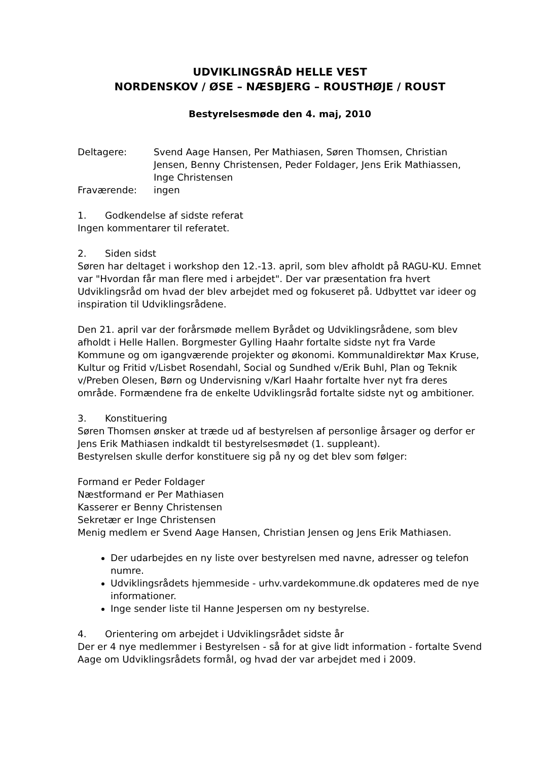UDVIKLINGSRÅD HELLE VEST
NORDENSKOV / ØSE – NÆSBJERG – ROUSTHØJE / ROUST
Bestyrelsesmøde den 4. maj, 2010
Deltagere: Svend Aage Hansen, Per Mathiasen, Søren Thomsen, Christian Jensen, Benny Christensen, Peder Foldager, Jens Erik Mathiassen, Inge Christensen
Fraværende: ingen
1. Godkendelse af sidste referat
Ingen kommentarer til referatet.
2. Siden sidst
Søren har deltaget i workshop den 12.-13. april, som blev afholdt på RAGU-KU. Emnet var "Hvordan får man flere med i arbejdet". Der var præsentation fra hvert Udviklingsråd om hvad der blev arbejdet med og fokuseret på. Udbyttet var ideer og inspiration til Udviklingsrådene.
Den 21. april var der forårsmøde mellem Byrådet og Udviklingsrådene, som blev afholdt i Helle Hallen. Borgmester Gylling Haahr fortalte sidste nyt fra Varde Kommune og om igangværende projekter og økonomi. Kommunaldirektør Max Kruse, Kultur og Fritid v/Lisbet Rosendahl, Social og Sundhed v/Erik Buhl, Plan og Teknik v/Preben Olesen, Børn og Undervisning v/Karl Haahr fortalte hver nyt fra deres område. Formændene fra de enkelte Udviklingsråd fortalte sidste nyt og ambitioner.
3. Konstituering
Søren Thomsen ønsker at træde ud af bestyrelsen af personlige årsager og derfor er Jens Erik Mathiasen indkaldt til bestyrelsesmødet (1. suppleant).
Bestyrelsen skulle derfor konstituere sig på ny og det blev som følger:
Formand er Peder Foldager
Næstformand er Per Mathiasen
Kasserer er Benny Christensen
Sekretær er Inge Christensen
Menig medlem er Svend Aage Hansen, Christian Jensen og Jens Erik Mathiasen.
Der udarbejdes en ny liste over bestyrelsen med navne, adresser og telefon numre.
Udviklingsrådets hjemmeside - urhv.vardekommune.dk opdateres med de nye informationer.
Inge sender liste til Hanne Jespersen om ny bestyrelse.
4. Orientering om arbejdet i Udviklingsrådet sidste år
Der er 4 nye medlemmer i Bestyrelsen - så for at give lidt information - fortalte Svend Aage om Udviklingsrådets formål, og hvad der var arbejdet med i 2009.